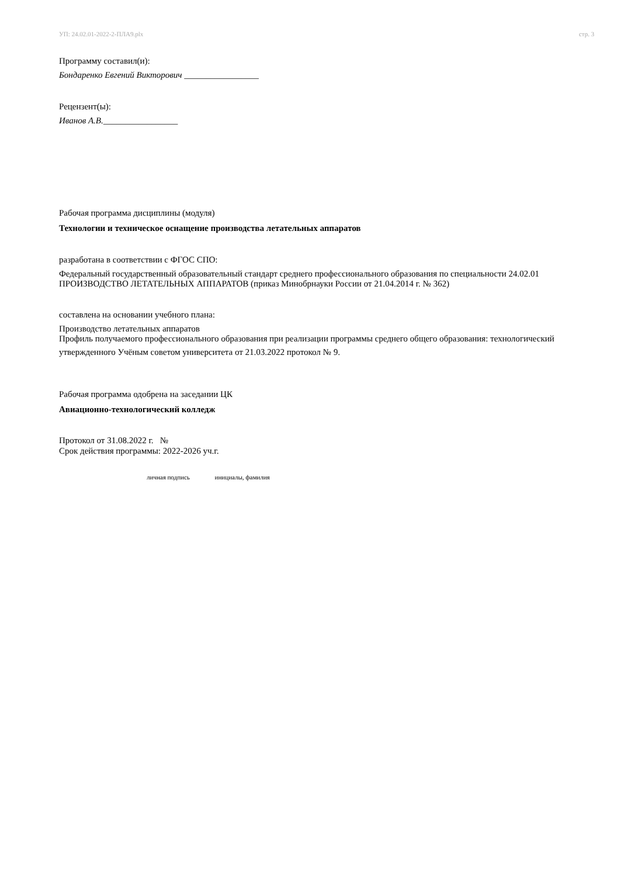УП: 24.02.01-2022-2-ПЛА9.plx стр. 3
Программу составил(и):
Бондаренко Евгений Викторович _________________
Рецензент(ы):
Иванов А.В._________________
Рабочая программа дисциплины (модуля)
Технологии и техническое оснащение производства летательных аппаратов
разработана в соответствии с ФГОС СПО:
Федеральный государственный образовательный стандарт среднего профессионального образования по специальности 24.02.01 ПРОИЗВОДСТВО ЛЕТАТЕЛЬНЫХ АППАРАТОВ (приказ Минобрнауки России от 21.04.2014 г. № 362)
составлена на основании учебного плана:
Производство летательных аппаратов
Профиль получаемого профессионального образования при реализации программы среднего общего образования: технологический
утвержденного Учёным советом университета от 21.03.2022 протокол № 9.
Рабочая программа одобрена на заседании ЦК
Авиационно-технологический колледж
Протокол от 31.08.2022 г. №
Срок действия программы: 2022-2026 уч.г.
личная подпись инициалы, фамилия